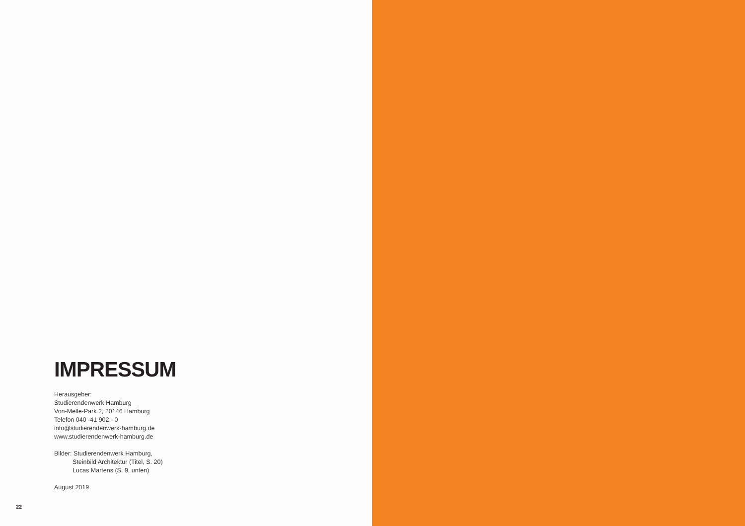IMPRESSUM
Herausgeber:
Studierendenwerk Hamburg
Von-Melle-Park 2, 20146 Hamburg
Telefon 040 -41 902 - 0
info@studierendenwerk-hamburg.de
www.studierendenwerk-hamburg.de
Bilder: Studierendenwerk Hamburg,
Steinbild Architektur (Titel, S. 20)
Lucas Martens (S. 9, unten)
August 2019
22